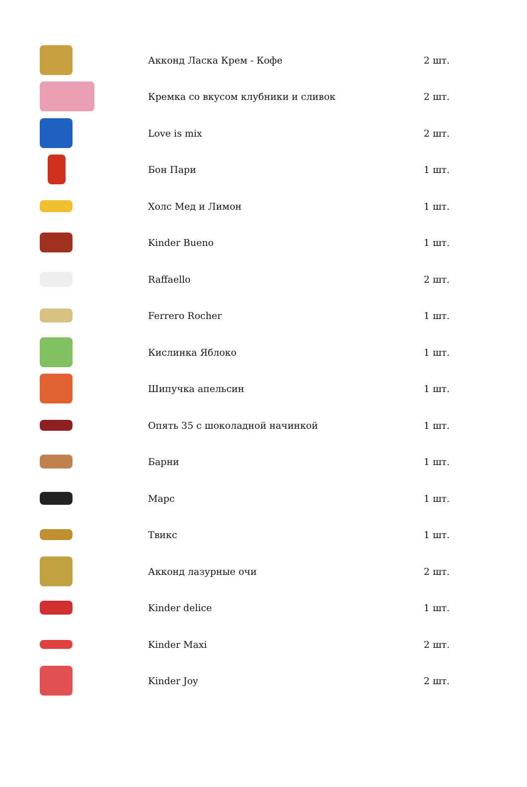| | Акконд Ласка Крем - Кофе | 2 шт. |
| | Кремка со вкусом клубники и сливок | 2 шт. |
| | Love is mix | 2 шт. |
| | Бон Пари | 1 шт. |
| | Холс Мед и Лимон | 1 шт. |
| | Kinder Bueno | 1 шт. |
| | Raffaello | 2 шт. |
| | Ferrero Rocher | 1 шт. |
| | Кислинка Яблоко | 1 шт. |
| | Шипучка апельсин | 1 шт. |
| | Опять 35 с шоколадной начинкой | 1 шт. |
| | Барни | 1 шт. |
| | Марс | 1 шт. |
| | Твикс | 1 шт. |
| | Акконд лазурные очи | 2 шт. |
| | Kinder delice | 1 шт. |
| | Kinder Maxi | 2 шт. |
| | Kinder Joy | 2 шт. |